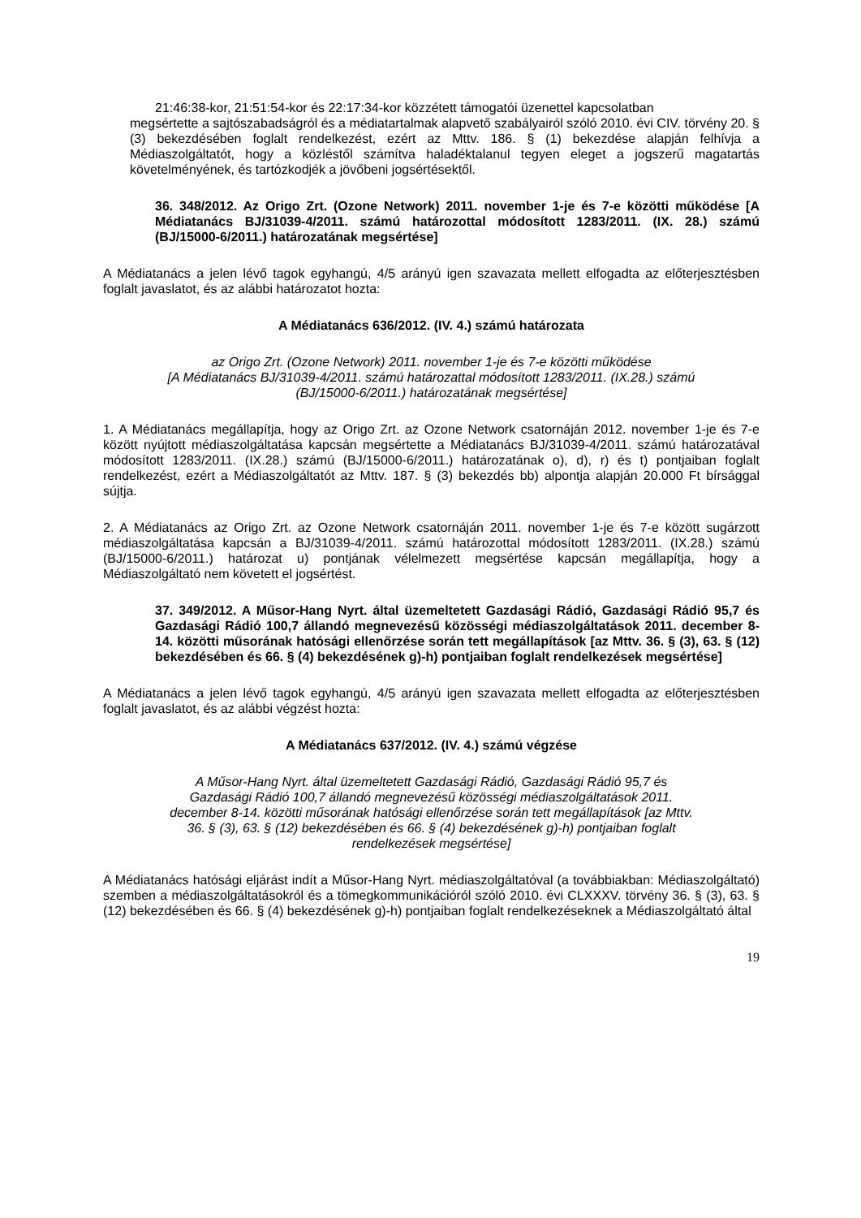21:46:38-kor, 21:51:54-kor és 22:17:34-kor közzétett támogatói üzenettel kapcsolatban
megsértette a sajtószabadságról és a médiatartalmak alapvető szabályairól szóló 2010. évi CIV. törvény 20. § (3) bekezdésében foglalt rendelkezést, ezért az Mttv. 186. § (1) bekezdése alapján felhívja a Médiaszolgáltatót, hogy a közléstől számítva haladéktalanul tegyen eleget a jogszerű magatartás követelményének, és tartózkodjék a jövőbeni jogsértésektől.
36. 348/2012. Az Origo Zrt. (Ozone Network) 2011. november 1-je és 7-e közötti működése [A Médiatanács BJ/31039-4/2011. számú határozottal módosított 1283/2011. (IX. 28.) számú (BJ/15000-6/2011.) határozatának megsértése]
A Médiatanács a jelen lévő tagok egyhangú, 4/5 arányú igen szavazata mellett elfogadta az előterjesztésben foglalt javaslatot, és az alábbi határozatot hozta:
A Médiatanács 636/2012. (IV. 4.) számú határozata
az Origo Zrt. (Ozone Network) 2011. november 1-je és 7-e közötti működése
[A Médiatanács BJ/31039-4/2011. számú határozattal módosított 1283/2011. (IX.28.) számú
(BJ/15000-6/2011.) határozatának megsértése]
1. A Médiatanács megállapítja, hogy az Origo Zrt. az Ozone Network csatornáján 2012. november 1-je és 7-e között nyújtott médiaszolgáltatása kapcsán megsértette a Médiatanács BJ/31039-4/2011. számú határozatával módosított 1283/2011. (IX.28.) számú (BJ/15000-6/2011.) határozatának o), d), r) és t) pontjaiban foglalt rendelkezést, ezért a Médiaszolgáltatót az Mttv. 187. § (3) bekezdés bb) alpontja alapján 20.000 Ft bírsággal sújtja.
2. A Médiatanács az Origo Zrt. az Ozone Network csatornáján 2011. november 1-je és 7-e között sugárzott médiaszolgáltatása kapcsán a BJ/31039-4/2011. számú határozottal módosított 1283/2011. (IX.28.) számú (BJ/15000-6/2011.) határozat u) pontjának vélelmezett megsértése kapcsán megállapítja, hogy a Médiaszolgáltató nem követett el jogsértést.
37. 349/2012. A Műsor-Hang Nyrt. által üzemeltetett Gazdasági Rádió, Gazdasági Rádió 95,7 és Gazdasági Rádió 100,7 állandó megnevezésű közösségi médiaszolgáltatások 2011. december 8-14. közötti műsorának hatósági ellenőrzése során tett megállapítások [az Mttv. 36. § (3), 63. § (12) bekezdésében és 66. § (4) bekezdésének g)-h) pontjaiban foglalt rendelkezések megsértése]
A Médiatanács a jelen lévő tagok egyhangú, 4/5 arányú igen szavazata mellett elfogadta az előterjesztésben foglalt javaslatot, és az alábbi végzést hozta:
A Médiatanács 637/2012. (IV. 4.) számú végzése
A Műsor-Hang Nyrt. által üzemeltetett Gazdasági Rádió, Gazdasági Rádió 95,7 és
Gazdasági Rádió 100,7 állandó megnevezésű közösségi médiaszolgáltatások 2011.
december 8-14. közötti műsorának hatósági ellenőrzése során tett megállapítások [az Mttv.
36. § (3), 63. § (12) bekezdésében és 66. § (4) bekezdésének g)-h) pontjaiban foglalt
rendelkezések megsértése]
A Médiatanács hatósági eljárást indít a Műsor-Hang Nyrt. médiaszolgáltatóval (a továbbiakban: Médiaszolgáltató) szemben a médiaszolgáltatásokról és a tömegkommunikációról szóló 2010. évi CLXXXV. törvény 36. § (3), 63. § (12) bekezdésében és 66. § (4) bekezdésének g)-h) pontjaiban foglalt rendelkezéseknek a Médiaszolgáltató által
19